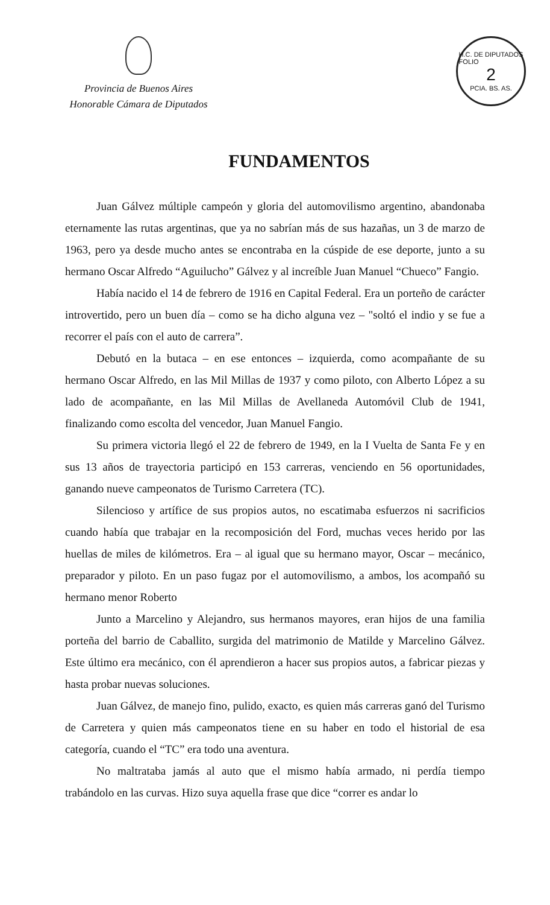Provincia de Buenos Aires
Honorable Cámara de Diputados
H.C. DE DIPUTADOS
FOLIO
2
PCIA. BS. AS.
FUNDAMENTOS
Juan Gálvez múltiple campeón y gloria del automovilismo argentino, abandonaba eternamente las rutas argentinas, que ya no sabrían más de sus hazañas, un 3 de marzo de 1963, pero ya desde mucho antes se encontraba en la cúspide de ese deporte, junto a su hermano Oscar Alfredo “Aguilucho” Gálvez y al increíble Juan Manuel “Chueco” Fangio.
Había nacido el 14 de febrero de 1916 en Capital Federal. Era un porteño de carácter introvertido, pero un buen día – como se ha dicho alguna vez – "soltó el indio y se fue a recorrer el país con el auto de carrera”.
Debutó en la butaca – en ese entonces – izquierda, como acompañante de su hermano Oscar Alfredo, en las Mil Millas de 1937 y como piloto, con Alberto López a su lado de acompañante, en las Mil Millas de Avellaneda Automóvil Club de 1941, finalizando como escolta del vencedor, Juan Manuel Fangio.
Su primera victoria llegó el 22 de febrero de 1949, en la I Vuelta de Santa Fe y en sus 13 años de trayectoria participó en 153 carreras, venciendo en 56 oportunidades, ganando nueve campeonatos de Turismo Carretera (TC).
Silencioso y artífice de sus propios autos, no escatimaba esfuerzos ni sacrificios cuando había que trabajar en la recomposición del Ford, muchas veces herido por las huellas de miles de kilómetros. Era – al igual que su hermano mayor, Oscar – mecánico, preparador y piloto. En un paso fugaz por el automovilismo, a ambos, los acompañó su hermano menor Roberto
Junto a Marcelino y Alejandro, sus hermanos mayores, eran hijos de una familia porteña del barrio de Caballito, surgida del matrimonio de Matilde y Marcelino Gálvez. Este último era mecánico, con él aprendieron a hacer sus propios autos, a fabricar piezas y hasta probar nuevas soluciones.
Juan Gálvez, de manejo fino, pulido, exacto, es quien más carreras ganó del Turismo de Carretera y quien más campeonatos tiene en su haber en todo el historial de esa categoría, cuando el “TC” era todo una aventura.
No maltrataba jamás al auto que el mismo había armado, ni perdía tiempo trabándolo en las curvas. Hizo suya aquella frase que dice “correr es andar lo